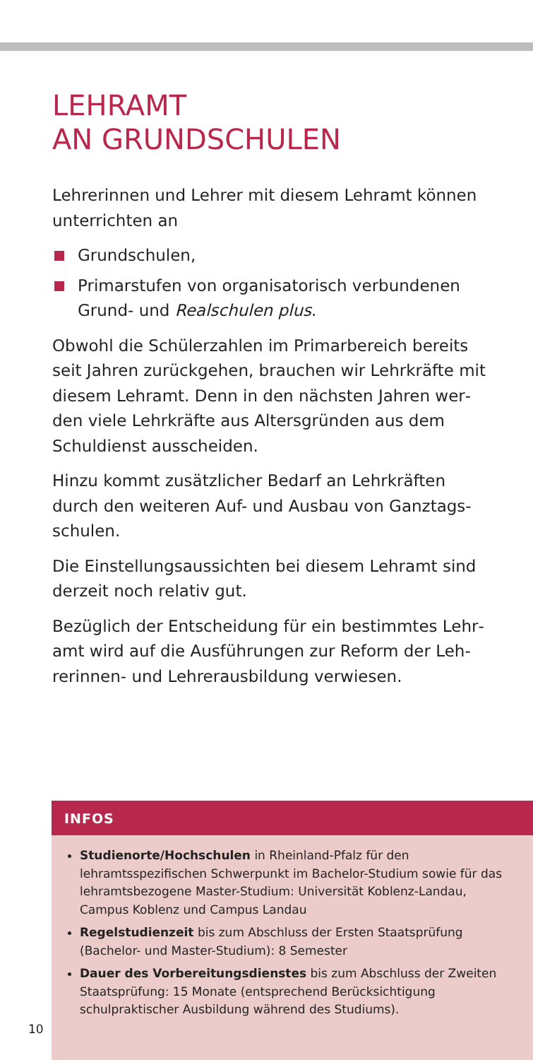LEHRAMT
AN GRUNDSCHULEN
Lehrerinnen und Lehrer mit diesem Lehramt können unterrichten an
Grundschulen,
Primarstufen von organisatorisch verbundenen Grund- und Realschulen plus.
Obwohl die Schülerzahlen im Primarbereich bereits seit Jahren zurückgehen, brauchen wir Lehrkräfte mit diesem Lehramt. Denn in den nächsten Jahren wer­den viele Lehrkräfte aus Altersgründen aus dem Schuldienst ausscheiden.
Hinzu kommt zusätzlicher Bedarf an Lehrkräften durch den weiteren Auf- und Ausbau von Ganztags­schulen.
Die Einstellungsaussichten bei diesem Lehramt sind derzeit noch relativ gut.
Bezüglich der Entscheidung für ein bestimmtes Lehr­amt wird auf die Ausführungen zur Reform der Leh­rerinnen- und Lehrerausbildung verwiesen.
INFOS
Studienorte/Hochschulen in Rheinland-Pfalz für den lehramtsspezifischen Schwerpunkt im Bachelor-Studium sowie für das lehramtsbezogene Master-Studium: Universität Koblenz-Landau, Campus Koblenz und Campus Landau
Regelstudienzeit bis zum Abschluss der Ersten Staatsprüfung (Bachelor- und Master-Studium): 8 Semester
Dauer des Vorbereitungsdienstes bis zum Abschluss der Zweiten Staatsprüfung: 15 Monate (entsprechend Berücksichti­gung schulpraktischer Ausbildung während des Studiums).
10